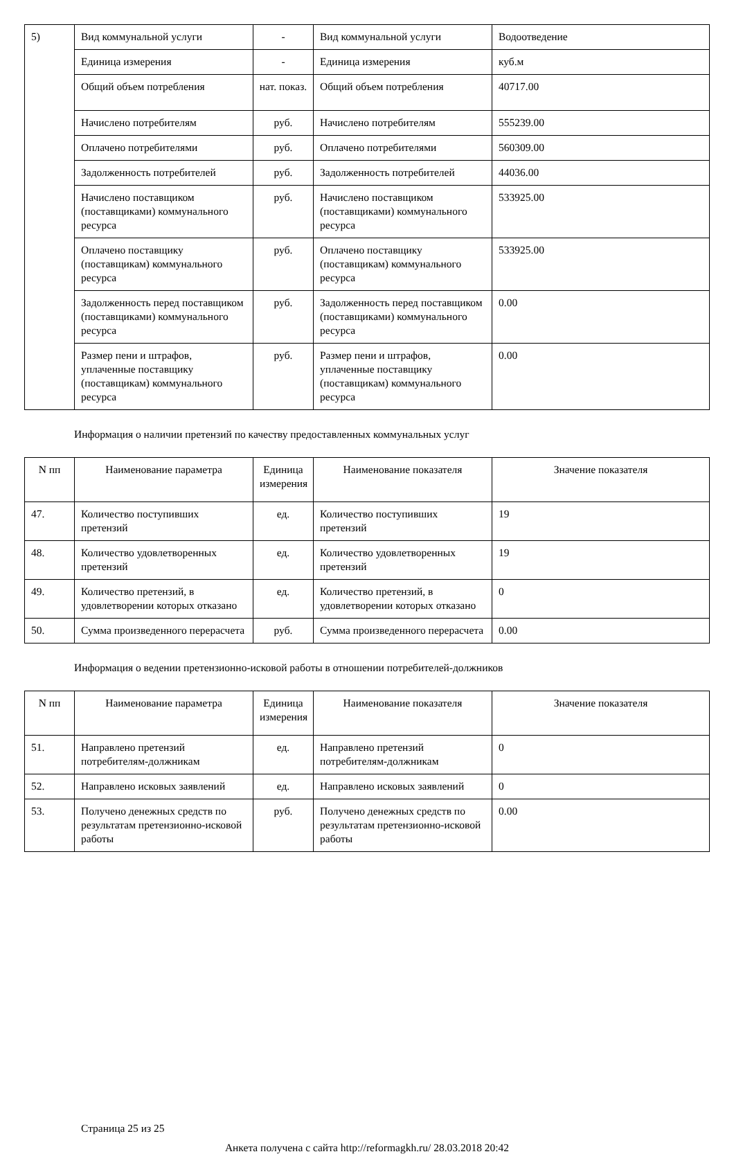| 5) | Вид коммунальной услуги | - | Вид коммунальной услуги | Водоотведение |
| | Единица измерения | - | Единица измерения | куб.м |
| | Общий объем потребления | нат. показ. | Общий объем потребления | 40717.00 |
| | Начислено потребителям | руб. | Начислено потребителям | 555239.00 |
| | Оплачено потребителями | руб. | Оплачено потребителями | 560309.00 |
| | Задолженность потребителей | руб. | Задолженность потребителей | 44036.00 |
| | Начислено поставщиком (поставщиками) коммунального ресурса | руб. | Начислено поставщиком (поставщиками) коммунального ресурса | 533925.00 |
| | Оплачено поставщику (поставщикам) коммунального ресурса | руб. | Оплачено поставщику (поставщикам) коммунального ресурса | 533925.00 |
| | Задолженность перед поставщиком (поставщиками) коммунального ресурса | руб. | Задолженность перед поставщиком (поставщиками) коммунального ресурса | 0.00 |
| | Размер пени и штрафов, уплаченные поставщику (поставщикам) коммунального ресурса | руб. | Размер пени и штрафов, уплаченные поставщику (поставщикам) коммунального ресурса | 0.00 |
Информация о наличии претензий по качеству предоставленных коммунальных услуг
| N пп | Наименование параметра | Единица измерения | Наименование показателя | Значение показателя |
| --- | --- | --- | --- | --- |
| 47. | Количество поступивших претензий | ед. | Количество поступивших претензий | 19 |
| 48. | Количество удовлетворенных претензий | ед. | Количество удовлетворенных претензий | 19 |
| 49. | Количество претензий, в удовлетворении которых отказано | ед. | Количество претензий, в удовлетворении которых отказано | 0 |
| 50. | Сумма произведенного перерасчета | руб. | Сумма произведенного перерасчета | 0.00 |
Информация о ведении претензионно-исковой работы в отношении потребителей-должников
| N пп | Наименование параметра | Единица измерения | Наименование показателя | Значение показателя |
| --- | --- | --- | --- | --- |
| 51. | Направлено претензий потребителям-должникам | ед. | Направлено претензий потребителям-должникам | 0 |
| 52. | Направлено исковых заявлений | ед. | Направлено исковых заявлений | 0 |
| 53. | Получено денежных средств по результатам претензионно-исковой работы | руб. | Получено денежных средств по результатам претензионно-исковой работы | 0.00 |
Страница 25 из 25
Анкета получена с сайта http://reformagkh.ru/ 28.03.2018 20:42